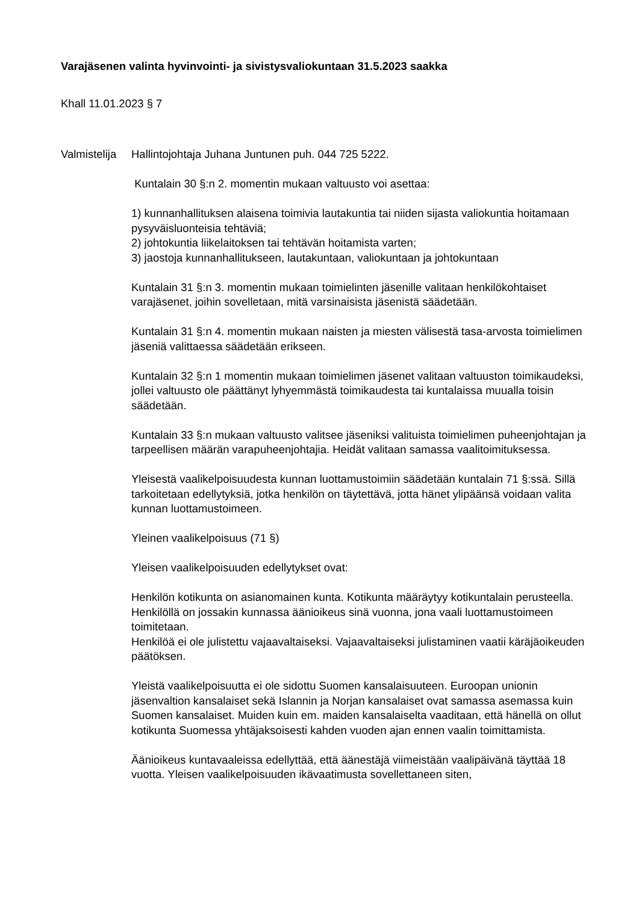Varajäsenen valinta hyvinvointi- ja sivistysvaliokuntaan 31.5.2023 saakka
Khall 11.01.2023 § 7
Valmistelija
Hallintojohtaja Juhana Juntunen puh. 044 725 5222.
Kuntalain 30 §:n 2. momentin mukaan valtuusto voi asettaa:
1) kunnanhallituksen alaisena toimivia lautakuntia tai niiden sijasta valiokuntia hoitamaan pysyväisluonteisia tehtäviä;
2) johtokuntia liikelaitoksen tai tehtävän hoitamista varten;
3) jaostoja kunnanhallitukseen, lautakuntaan, valiokuntaan ja johtokuntaan
Kuntalain 31 §:n 3. momentin mukaan toimielinten jäsenille valitaan henkilökohtaiset varajäsenet, joihin sovelletaan, mitä varsinaisista jäsenistä säädetään.
Kuntalain 31 §:n 4. momentin mukaan naisten ja miesten välisestä tasa-arvosta toimielimen jäseniä valittaessa säädetään erikseen.
Kuntalain 32 §:n 1 momentin mukaan toimielimen jäsenet valitaan valtuuston toimikaudeksi, jollei valtuusto ole päättänyt lyhyemmästä toimikaudesta tai kuntalaissa muualla toisin säädetään.
Kuntalain 33 §:n mukaan valtuusto valitsee jäseniksi valituista toimielimen puheenjohtajan ja tarpeellisen määrän varapuheenjohtajia. Heidät valitaan samassa vaalitoimituksessa.
Yleisestä vaalikelpoisuudesta kunnan luottamustoimiin säädetään kuntalain 71 §:ssä. Sillä tarkoitetaan edellytyksiä, jotka henkilön on täytettävä, jotta hänet ylipäänsä voidaan valita kunnan luottamustoimeen.
Yleinen vaalikelpoisuus (71 §)
Yleisen vaalikelpoisuuden edellytykset ovat:
Henkilön kotikunta on asianomainen kunta. Kotikunta määräytyy kotikuntalain perusteella.
Henkilöllä on jossakin kunnassa äänioikeus sinä vuonna, jona vaali luottamustoimeen toimitetaan.
Henkilöä ei ole julistettu vajaavaltaiseksi. Vajaavaltaiseksi julistaminen vaatii käräjäoikeuden päätöksen.
Yleistä vaalikelpoisuutta ei ole sidottu Suomen kansalaisuuteen. Euroopan unionin jäsenvaltion kansalaiset sekä Islannin ja Norjan kansalaiset ovat samassa asemassa kuin Suomen kansalaiset. Muiden kuin em. maiden kansalaiselta vaaditaan, että hänellä on ollut kotikunta Suomessa yhtäjaksoisesti kahden vuoden ajan ennen vaalin toimittamista.
Äänioikeus kuntavaaleissa edellyttää, että äänestäjä viimeistään vaalipäivänä täyttää 18 vuotta. Yleisen vaalikelpoisuuden ikävaatimusta sovellettaneen siten,